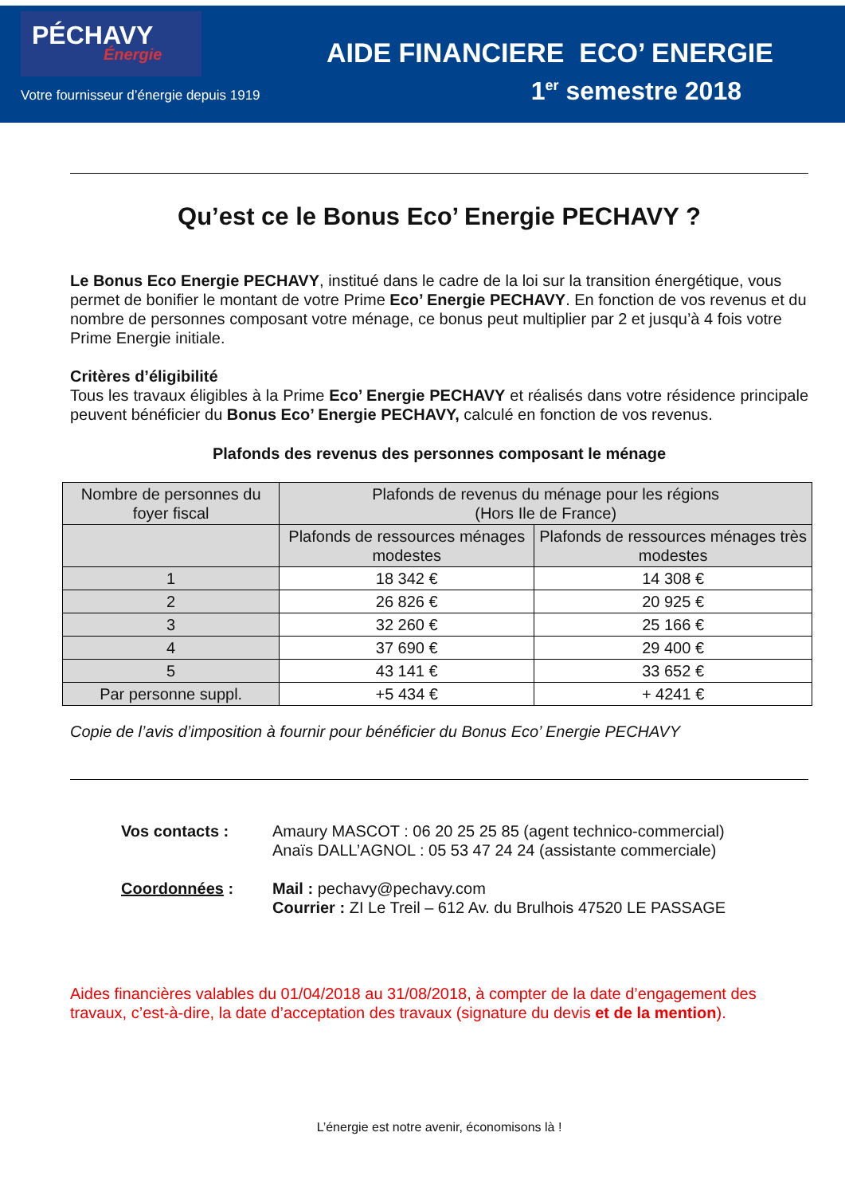PÉCHAVY
Énergie
Votre fournisseur d’énergie depuis 1919
AIDE FINANCIERE ECO’ ENERGIE
1<sup>er</sup> semestre 2018
Qu’est ce le Bonus Eco’ Energie PECHAVY ?
Le Bonus Eco Energie PECHAVY, institué dans le cadre de la loi sur la transition énergétique, vous permet de bonifier le montant de votre Prime Eco’ Energie PECHAVY. En fonction de vos revenus et du nombre de personnes composant votre ménage, ce bonus peut multiplier par 2 et jusqu’à 4 fois votre Prime Energie initiale.
Critères d’éligibilité
Tous les travaux éligibles à la Prime Eco’ Energie PECHAVY et réalisés dans votre résidence principale peuvent bénéficier du Bonus Eco’ Energie PECHAVY, calculé en fonction de vos revenus.
Plafonds des revenus des personnes composant le ménage
| Nombre de personnes du foyer fiscal | Plafonds de revenus du ménage pour les régions (Hors Ile de France) | |
| --- | --- | --- |
| | Plafonds de ressources ménages modestes | Plafonds de ressources ménages très modestes |
| 1 | 18 342 € | 14 308 € |
| 2 | 26 826 € | 20 925 € |
| 3 | 32 260 € | 25 166 € |
| 4 | 37 690 € | 29 400 € |
| 5 | 43 141 € | 33 652 € |
| Par personne suppl. | +5 434 € | + 4241 € |
Copie de l’avis d’imposition à fournir pour bénéficier du Bonus Eco’ Energie PECHAVY
Vos contacts :
Amaury MASCOT : 06 20 25 25 85 (agent technico-commercial)
Anaïs DALL’AGNOL : 05 53 47 24 24 (assistante commerciale)
Coordonnées :
Mail : pechavy@pechavy.com
Courrier : ZI Le Treil – 612 Av. du Brulhois 47520 LE PASSAGE
Aides financières valables du 01/04/2018 au 31/08/2018, à compter de la date d’engagement des travaux, c’est-à-dire, la date d’acceptation des travaux (signature du devis et de la mention).
L’énergie est notre avenir, économisons là !